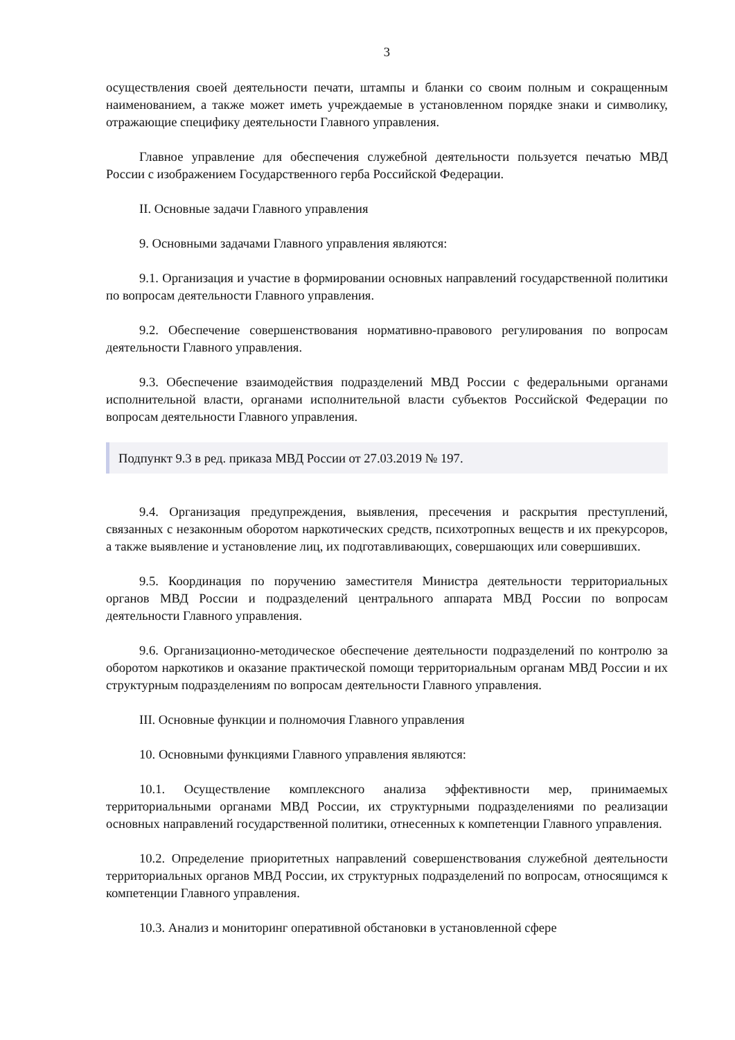3
осуществления своей деятельности печати, штампы и бланки со своим полным и сокращенным наименованием, а также может иметь учреждаемые в установленном порядке знаки и символику, отражающие специфику деятельности Главного управления.
Главное управление для обеспечения служебной деятельности пользуется печатью МВД России с изображением Государственного герба Российской Федерации.
II. Основные задачи Главного управления
9. Основными задачами Главного управления являются:
9.1. Организация и участие в формировании основных направлений государственной политики по вопросам деятельности Главного управления.
9.2. Обеспечение совершенствования нормативно-правового регулирования по вопросам деятельности Главного управления.
9.3. Обеспечение взаимодействия подразделений МВД России с федеральными органами исполнительной власти, органами исполнительной власти субъектов Российской Федерации по вопросам деятельности Главного управления.
Подпункт 9.3 в ред. приказа МВД России от 27.03.2019 № 197.
9.4. Организация предупреждения, выявления, пресечения и раскрытия преступлений, связанных с незаконным оборотом наркотических средств, психотропных веществ и их прекурсоров, а также выявление и установление лиц, их подготавливающих, совершающих или совершивших.
9.5. Координация по поручению заместителя Министра деятельности территориальных органов МВД России и подразделений центрального аппарата МВД России по вопросам деятельности Главного управления.
9.6. Организационно-методическое обеспечение деятельности подразделений по контролю за оборотом наркотиков и оказание практической помощи территориальным органам МВД России и их структурным подразделениям по вопросам деятельности Главного управления.
III. Основные функции и полномочия Главного управления
10. Основными функциями Главного управления являются:
10.1. Осуществление комплексного анализа эффективности мер, принимаемых территориальными органами МВД России, их структурными подразделениями по реализации основных направлений государственной политики, отнесенных к компетенции Главного управления.
10.2. Определение приоритетных направлений совершенствования служебной деятельности территориальных органов МВД России, их структурных подразделений по вопросам, относящимся к компетенции Главного управления.
10.3. Анализ и мониторинг оперативной обстановки в установленной сфере